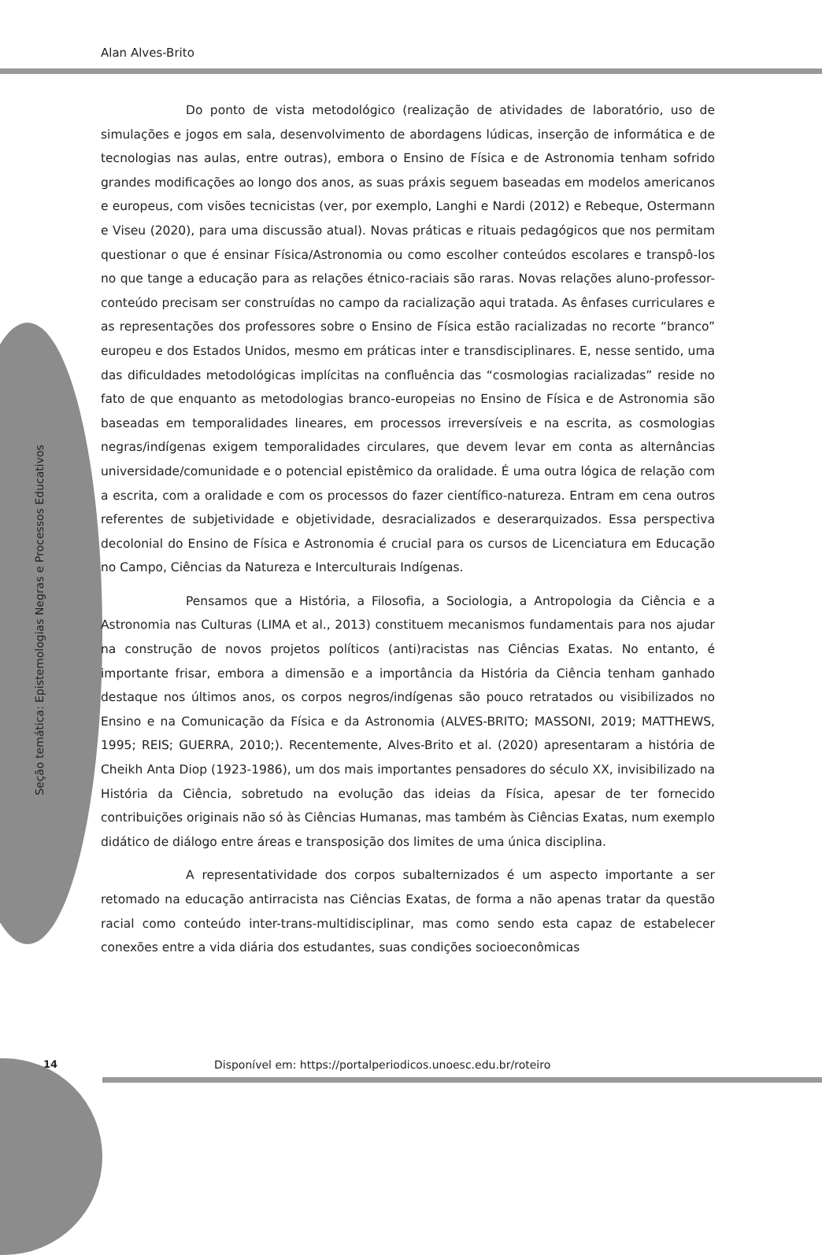Alan Alves-Brito
Seção temática: Epistemologias Negras e Processos Educativos
Do ponto de vista metodológico (realização de atividades de laboratório, uso de simulações e jogos em sala, desenvolvimento de abordagens lúdicas, inserção de informática e de tecnologias nas aulas, entre outras), embora o Ensino de Física e de Astronomia tenham sofrido grandes modificações ao longo dos anos, as suas práxis seguem baseadas em modelos americanos e europeus, com visões tecnicistas (ver, por exemplo, Langhi e Nardi (2012) e Rebeque, Ostermann e Viseu (2020), para uma discussão atual). Novas práticas e rituais pedagógicos que nos permitam questionar o que é ensinar Física/Astronomia ou como escolher conteúdos escolares e transpô-los no que tange a educação para as relações étnico-raciais são raras. Novas relações aluno-professor-conteúdo precisam ser construídas no campo da racialização aqui tratada. As ênfases curriculares e as representações dos professores sobre o Ensino de Física estão racializadas no recorte “branco” europeu e dos Estados Unidos, mesmo em práticas inter e transdisciplinares. E, nesse sentido, uma das dificuldades metodológicas implícitas na confluência das “cosmologias racializadas” reside no fato de que enquanto as metodologias branco-europeias no Ensino de Física e de Astronomia são baseadas em temporalidades lineares, em processos irreversíveis e na escrita, as cosmologias negras/indígenas exigem temporalidades circulares, que devem levar em conta as alternâncias universidade/comunidade e o potencial epistêmico da oralidade. É uma outra lógica de relação com a escrita, com a oralidade e com os processos do fazer científico-natureza. Entram em cena outros referentes de subjetividade e objetividade, desracializados e deserarquizados. Essa perspectiva decolonial do Ensino de Física e Astronomia é crucial para os cursos de Licenciatura em Educação no Campo, Ciências da Natureza e Interculturais Indígenas.
Pensamos que a História, a Filosofia, a Sociologia, a Antropologia da Ciência e a Astronomia nas Culturas (LIMA et al., 2013) constituem mecanismos fundamentais para nos ajudar na construção de novos projetos políticos (anti)racistas nas Ciências Exatas. No entanto, é importante frisar, embora a dimensão e a importância da História da Ciência tenham ganhado destaque nos últimos anos, os corpos negros/indígenas são pouco retratados ou visibilizados no Ensino e na Comunicação da Física e da Astronomia (ALVES-BRITO; MASSONI, 2019; MATTHEWS, 1995; REIS; GUERRA, 2010;). Recentemente, Alves-Brito et al. (2020) apresentaram a história de Cheikh Anta Diop (1923-1986), um dos mais importantes pensadores do século XX, invisibilizado na História da Ciência, sobretudo na evolução das ideias da Física, apesar de ter fornecido contribuições originais não só às Ciências Humanas, mas também às Ciências Exatas, num exemplo didático de diálogo entre áreas e transposição dos limites de uma única disciplina.
A representatividade dos corpos subalternizados é um aspecto importante a ser retomado na educação antirracista nas Ciências Exatas, de forma a não apenas tratar da questão racial como conteúdo inter-trans-multidisciplinar, mas como sendo esta capaz de estabelecer conexões entre a vida diária dos estudantes, suas condições socioeconômicas
14 Disponível em: https://portalperiodicos.unoesc.edu.br/roteiro